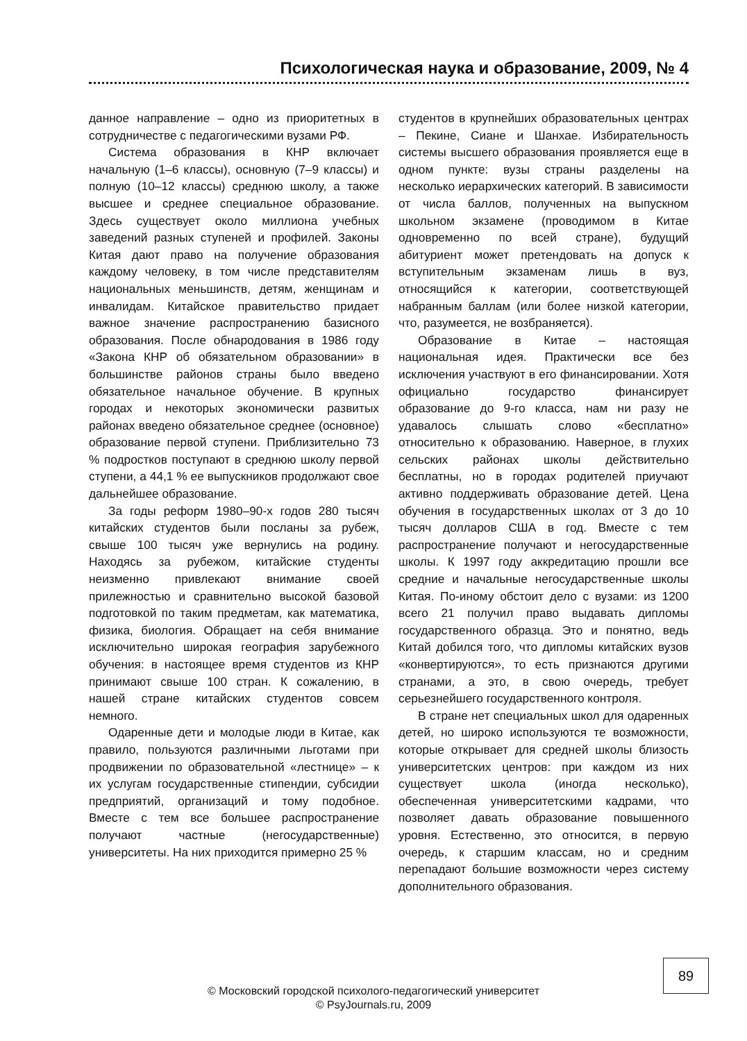Психологическая наука и образование, 2009, № 4
данное направление – одно из приоритетных в сотрудничестве с педагогическими вузами РФ.
Система образования в КНР включает начальную (1–6 классы), основную (7–9 классы) и полную (10–12 классы) среднюю школу, а также высшее и среднее специальное образование. Здесь существует около миллиона учебных заведений разных ступеней и профилей. Законы Китая дают право на получение образования каждому человеку, в том числе представителям национальных меньшинств, детям, женщинам и инвалидам. Китайское правительство придает важное значение распространению базисного образования. После обнародования в 1986 году «Закона КНР об обязательном образовании» в большинстве районов страны было введено обязательное начальное обучение. В крупных городах и некоторых экономически развитых районах введено обязательное среднее (основное) образование первой ступени. Приблизительно 73 % подростков поступают в среднюю школу первой ступени, а 44,1 % ее выпускников продолжают свое дальнейшее образование.
За годы реформ 1980–90-х годов 280 тысяч китайских студентов были посланы за рубеж, свыше 100 тысяч уже вернулись на родину. Находясь за рубежом, китайские студенты неизменно привлекают внимание своей прилежностью и сравнительно высокой базовой подготовкой по таким предметам, как математика, физика, биология. Обращает на себя внимание исключительно широкая география зарубежного обучения: в настоящее время студентов из КНР принимают свыше 100 стран. К сожалению, в нашей стране китайских студентов совсем немного.
Одаренные дети и молодые люди в Китае, как правило, пользуются различными льготами при продвижении по образовательной «лестнице» – к их услугам государственные стипендии, субсидии предприятий, организаций и тому подобное. Вместе с тем все большее распространение получают частные (негосударственные) университеты. На них приходится примерно 25 %
студентов в крупнейших образовательных центрах – Пекине, Сиане и Шанхае. Избирательность системы высшего образования проявляется еще в одном пункте: вузы страны разделены на несколько иерархических категорий. В зависимости от числа баллов, полученных на выпускном школьном экзамене (проводимом в Китае одновременно по всей стране), будущий абитуриент может претендовать на допуск к вступительным экзаменам лишь в вуз, относящийся к категории, соответствующей набранным баллам (или более низкой категории, что, разумеется, не возбраняется).
Образование в Китае – настоящая национальная идея. Практически все без исключения участвуют в его финансировании. Хотя официально государство финансирует образование до 9-го класса, нам ни разу не удавалось слышать слово «бесплатно» относительно к образованию. Наверное, в глухих сельских районах школы действительно бесплатны, но в городах родителей приучают активно поддерживать образование детей. Цена обучения в государственных школах от 3 до 10 тысяч долларов США в год. Вместе с тем распространение получают и негосударственные школы. К 1997 году аккредитацию прошли все средние и начальные негосударственные школы Китая. По-иному обстоит дело с вузами: из 1200 всего 21 получил право выдавать дипломы государственного образца. Это и понятно, ведь Китай добился того, что дипломы китайских вузов «конвертируются», то есть признаются другими странами, а это, в свою очередь, требует серьезнейшего государственного контроля.
В стране нет специальных школ для одаренных детей, но широко используются те возможности, которые открывает для средней школы близость университетских центров: при каждом из них существует школа (иногда несколько), обеспеченная университетскими кадрами, что позволяет давать образование повышенного уровня. Естественно, это относится, в первую очередь, к старшим классам, но и средним перепадают большие возможности через систему дополнительного образования.
89
© Московский городской психолого-педагогический университет
© PsyJournals.ru, 2009